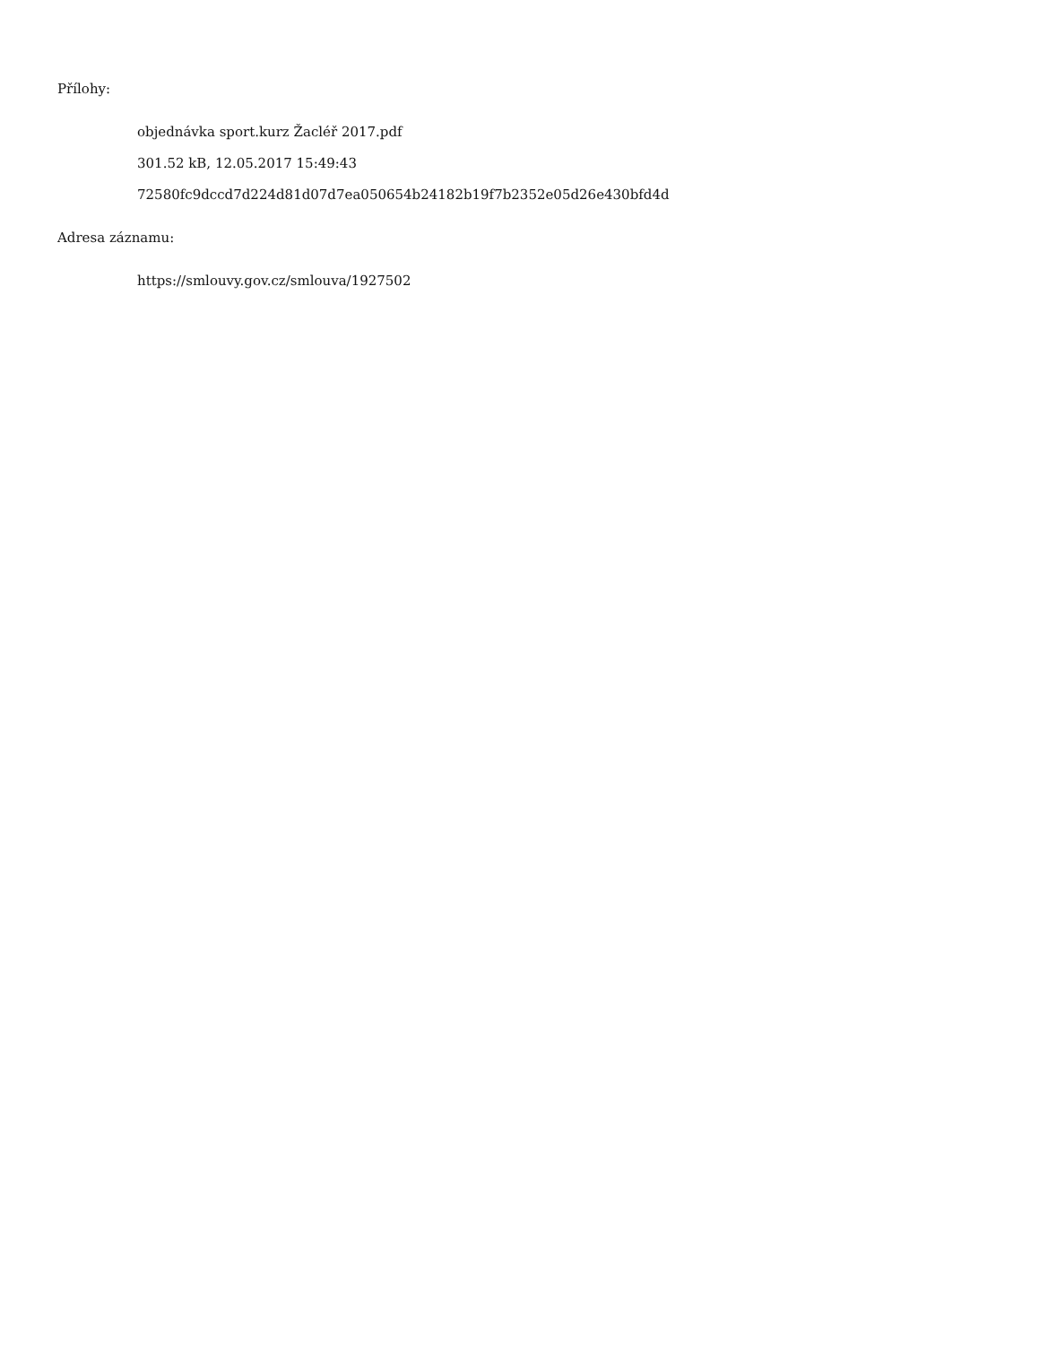Přílohy:
objednávka sport.kurz Žacléř 2017.pdf
301.52 kB, 12.05.2017 15:49:43
72580fc9dccd7d224d81d07d7ea050654b24182b19f7b2352e05d26e430bfd4d
Adresa záznamu:
https://smlouvy.gov.cz/smlouva/1927502